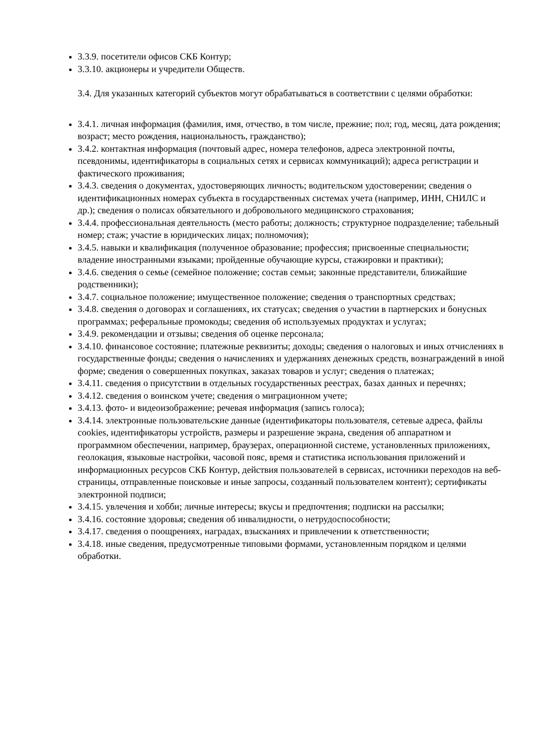3.3.9. посетители офисов СКБ Контур;
3.3.10. акционеры и учредители Обществ.
3.4. Для указанных категорий субъектов могут обрабатываться в соответствии с целями обработки:
3.4.1. личная информация (фамилия, имя, отчество, в том числе, прежние; пол; год, месяц, дата рождения; возраст; место рождения, национальность, гражданство);
3.4.2. контактная информация (почтовый адрес, номера телефонов, адреса электронной почты, псевдонимы, идентификаторы в социальных сетях и сервисах коммуникаций); адреса регистрации и фактического проживания;
3.4.3. сведения о документах, удостоверяющих личность; водительском удостоверении; сведения о идентификационных номерах субъекта в государственных системах учета (например, ИНН, СНИЛС и др.); сведения о полисах обязательного и добровольного медицинского страхования;
3.4.4. профессиональная деятельность (место работы; должность; структурное подразделение; табельный номер; стаж; участие в юридических лицах; полномочия);
3.4.5. навыки и квалификация (полученное образование; профессия; присвоенные специальности; владение иностранными языками; пройденные обучающие курсы, стажировки и практики);
3.4.6. сведения о семье (семейное положение; состав семьи; законные представители, ближайшие родственники);
3.4.7. социальное положение; имущественное положение; сведения о транспортных средствах;
3.4.8. сведения о договорах и соглашениях, их статусах; сведения о участии в партнерских и бонусных программах; реферальные промокоды; сведения об используемых продуктах и услугах;
3.4.9. рекомендации и отзывы; сведения об оценке персонала;
3.4.10. финансовое состояние; платежные реквизиты; доходы; сведения о налоговых и иных отчислениях в государственные фонды; сведения о начислениях и удержаниях денежных средств, вознаграждений в иной форме; сведения о совершенных покупках, заказах товаров и услуг; сведения о платежах;
3.4.11. сведения о присутствии в отдельных государственных реестрах, базах данных и перечнях;
3.4.12. сведения о воинском учете; сведения о миграционном учете;
3.4.13. фото- и видеоизображение; речевая информация (запись голоса);
3.4.14. электронные пользовательские данные (идентификаторы пользователя, сетевые адреса, файлы cookies, идентификаторы устройств, размеры и разрешение экрана, сведения об аппаратном и программном обеспечении, например, браузерах, операционной системе, установленных приложениях, геолокация, языковые настройки, часовой пояс, время и статистика использования приложений и информационных ресурсов СКБ Контур, действия пользователей в сервисах, источники переходов на веб-страницы, отправленные поисковые и иные запросы, созданный пользователем контент); сертификаты электронной подписи;
3.4.15. увлечения и хобби; личные интересы; вкусы и предпочтения; подписки на рассылки;
3.4.16. состояние здоровья; сведения об инвалидности, о нетрудоспособности;
3.4.17. сведения о поощрениях, наградах, взысканиях и привлечении к ответственности;
3.4.18. иные сведения, предусмотренные типовыми формами, установленным порядком и целями обработки.